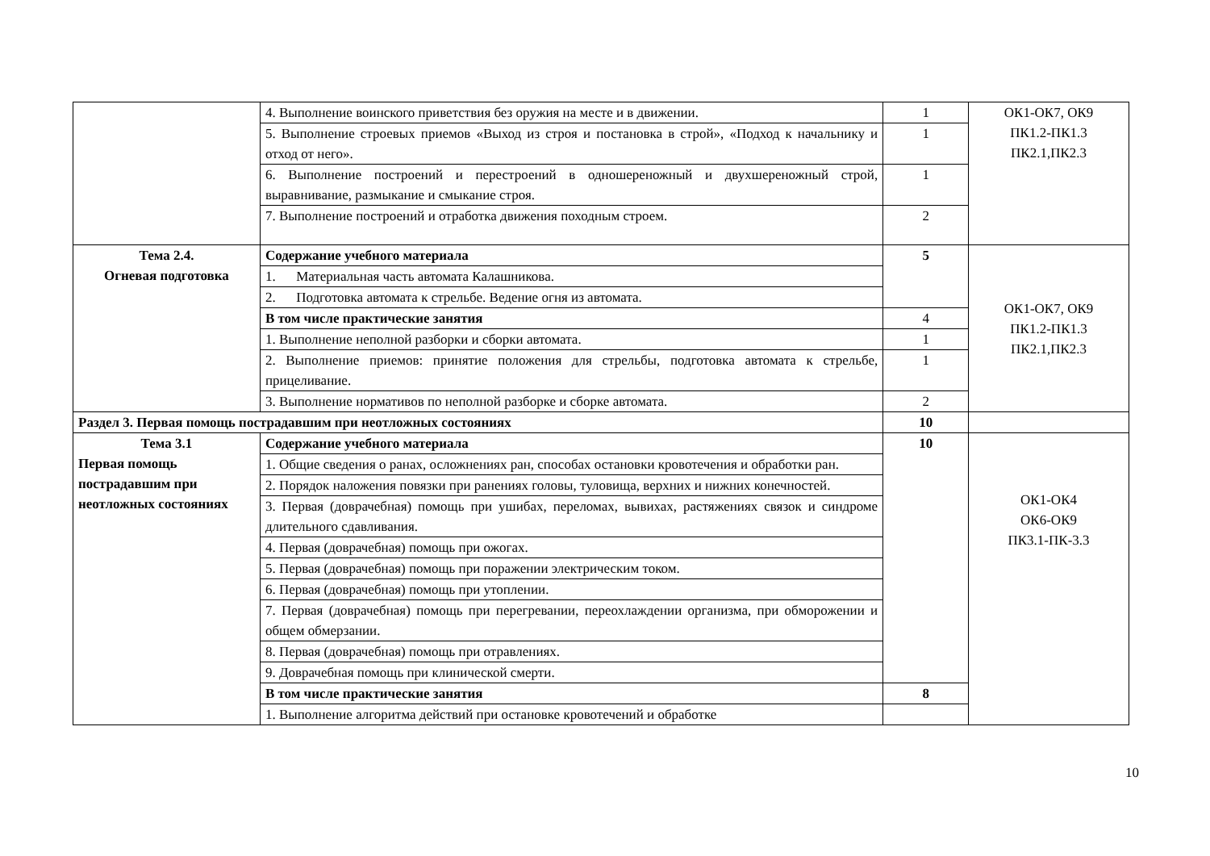| | 4. Выполнение воинского приветствия без оружия на месте и в движении. | 1 | ОК1-ОК7, ОК9 ПК1.2-ПК1.3 ПК2.1,ПК2.3 |
| | 5. Выполнение строевых приемов «Выход из строя и постановка в строй», «Подход к начальнику и отход от него». | 1 | |
| | 6. Выполнение построений и перестроений в одношереножный и двухшереножный строй, выравнивание, размыкание и смыкание строя. | 1 | |
| | 7. Выполнение построений и отработка движения походным строем. | 2 | |
| Тема 2.4. Огневая подготовка | Содержание учебного материала | 5 | ОК1-ОК7, ОК9 ПК1.2-ПК1.3 ПК2.1,ПК2.3 |
| | 1. Материальная часть автомата Калашникова. | | |
| | 2. Подготовка автомата к стрельбе. Ведение огня из автомата. | | |
| | В том числе практические занятия | 4 | |
| | 1. Выполнение неполной разборки и сборки автомата. | 1 | |
| | 2. Выполнение приемов: принятие положения для стрельбы, подготовка автомата к стрельбе, прицеливание. | 1 | |
| | 3. Выполнение нормативов по неполной разборке и сборке автомата. | 2 | |
| Раздел 3. Первая помощь пострадавшим при неотложных состояниях | | 10 | |
| Тема 3.1 Первая помощь пострадавшим при неотложных состояниях | Содержание учебного материала | 10 | ОК1-ОК4 ОК6-ОК9 ПК3.1-ПК-3.3 |
| | 1. Общие сведения о ранах, осложнениях ран, способах остановки кровотечения и обработки ран. | | |
| | 2. Порядок наложения повязки при ранениях головы, туловища, верхних и нижних конечностей. | | |
| | 3. Первая (доврачебная) помощь при ушибах, переломах, вывихах, растяжениях связок и синдроме длительного сдавливания. | | |
| | 4. Первая (доврачебная) помощь при ожогах. | | |
| | 5. Первая (доврачебная) помощь при поражении электрическим током. | | |
| | 6. Первая (доврачебная) помощь при утоплении. | | |
| | 7. Первая (доврачебная) помощь при перегревании, переохлаждении организма, при обморожении и общем обмерзании. | | |
| | 8. Первая (доврачебная) помощь при отравлениях. | | |
| | 9. Доврачебная помощь при клинической смерти. | | |
| | В том числе практические занятия | 8 | |
| | 1. Выполнение алгоритма действий при остановке кровотечений и обработке | | |
10